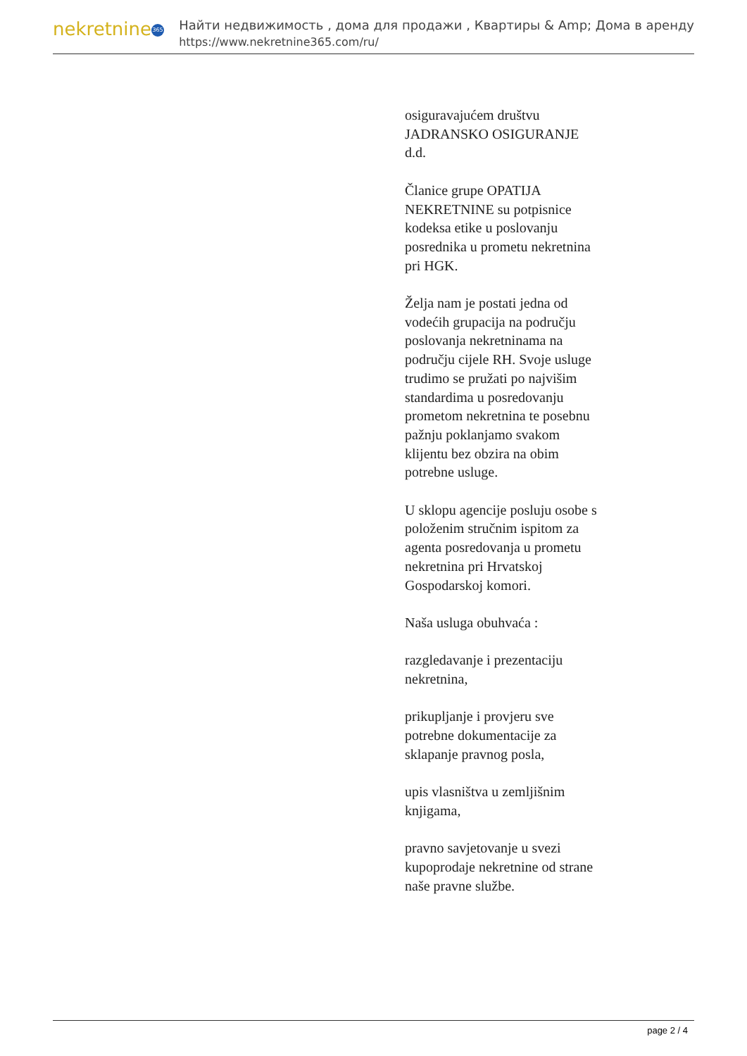nekretnine 365
Найти недвижимость , дома для продажи , Квартиры & Amp; Дома в аренду
https://www.nekretnine365.com/ru/
osiguravajućem društvu JADRANSKO OSIGURANJE d.d.
Članice grupe OPATIJA NEKRETNINE su potpisnice kodeksa etike u poslovanju posrednika u prometu nekretnina pri HGK.
Želja nam je postati jedna od vodećih grupacija na području poslovanja nekretninama na području cijele RH. Svoje usluge trudimo se pružati po najvišim standardima u posredovanju prometom nekretnina te posebnu pažnju poklanjamo svakom klijentu bez obzira na obim potrebne usluge.
U sklopu agencije posluju osobe s položenim stručnim ispitom za agenta posredovanja u prometu nekretnina pri Hrvatskoj Gospodarskoj komori.
Naša usluga obuhvaća :
razgledavanje i prezentaciju nekretnina,
prikupljanje i provjeru sve potrebne dokumentacije za sklapanje pravnog posla,
upis vlasništva u zemljišnim knjigama,
pravno savjetovanje u svezi kupoprodaje nekretnine od strane naše pravne službe.
page 2 / 4